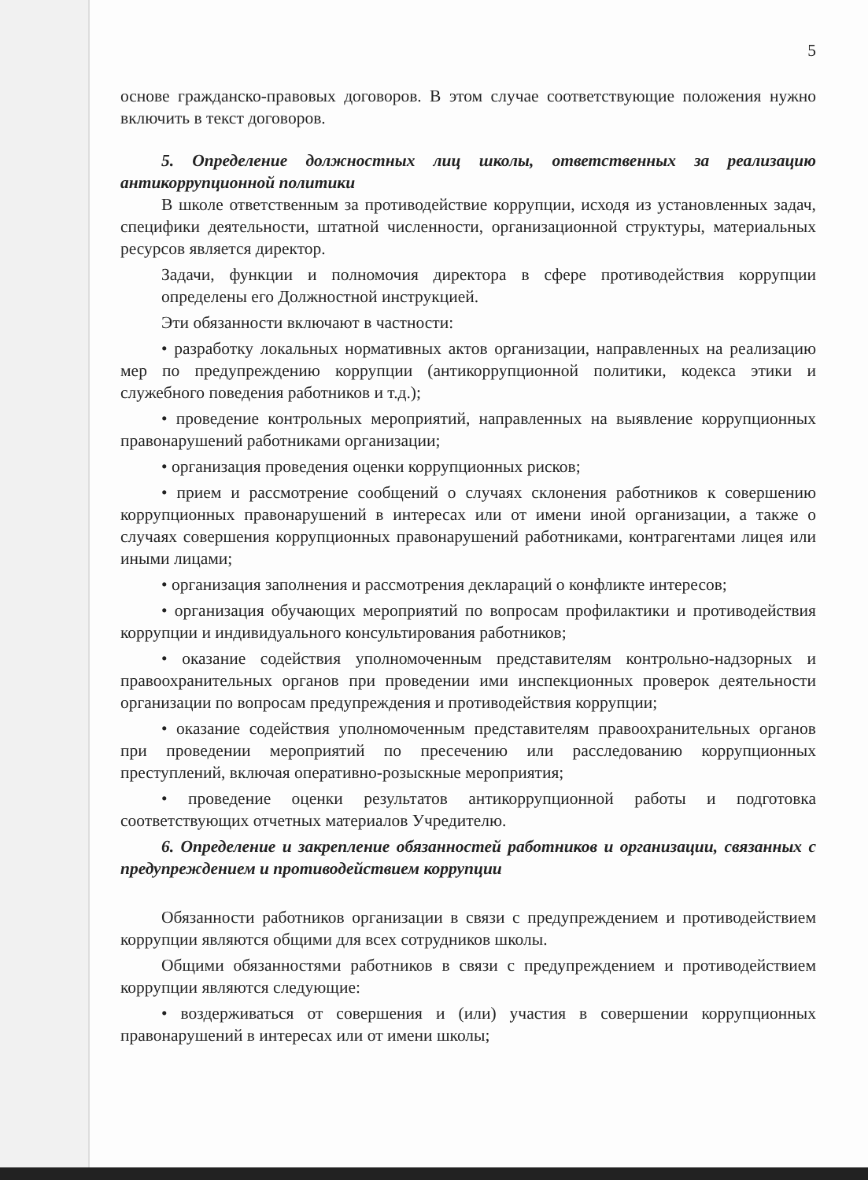5
основе гражданско-правовых договоров. В этом случае соответствующие положения нужно включить в текст договоров.
5. Определение должностных лиц школы, ответственных за реализацию антикоррупционной политики
В школе ответственным за противодействие коррупции, исходя из установленных задач, специфики деятельности, штатной численности, организационной структуры, материальных ресурсов является директор.
Задачи, функции и полномочия директора в сфере противодействия коррупции определены его Должностной инструкцией.
Эти обязанности включают в частности:
• разработку локальных нормативных актов организации, направленных на реализацию мер по предупреждению коррупции (антикоррупционной политики, кодекса этики и служебного поведения работников и т.д.);
• проведение контрольных мероприятий, направленных на выявление коррупционных правонарушений работниками организации;
• организация проведения оценки коррупционных рисков;
• прием и рассмотрение сообщений о случаях склонения работников к совершению коррупционных правонарушений в интересах или от имени иной организации, а также о случаях совершения коррупционных правонарушений работниками, контрагентами лицея или иными лицами;
• организация заполнения и рассмотрения деклараций о конфликте интересов;
• организация обучающих мероприятий по вопросам профилактики и противодействия коррупции и индивидуального консультирования работников;
• оказание содействия уполномоченным представителям контрольно-надзорных и правоохранительных органов при проведении ими инспекционных проверок деятельности организации по вопросам предупреждения и противодействия коррупции;
• оказание содействия уполномоченным представителям правоохранительных органов при проведении мероприятий по пресечению или расследованию коррупционных преступлений, включая оперативно-розыскные мероприятия;
• проведение оценки результатов антикоррупционной работы и подготовка соответствующих отчетных материалов Учредителю.
6. Определение и закрепление обязанностей работников и организации, связанных с предупреждением и противодействием коррупции
Обязанности работников организации в связи с предупреждением и противодействием коррупции являются общими для всех сотрудников школы.
Общими обязанностями работников в связи с предупреждением и противодействием коррупции являются следующие:
• воздерживаться от совершения и (или) участия в совершении коррупционных правонарушений в интересах или от имени школы;